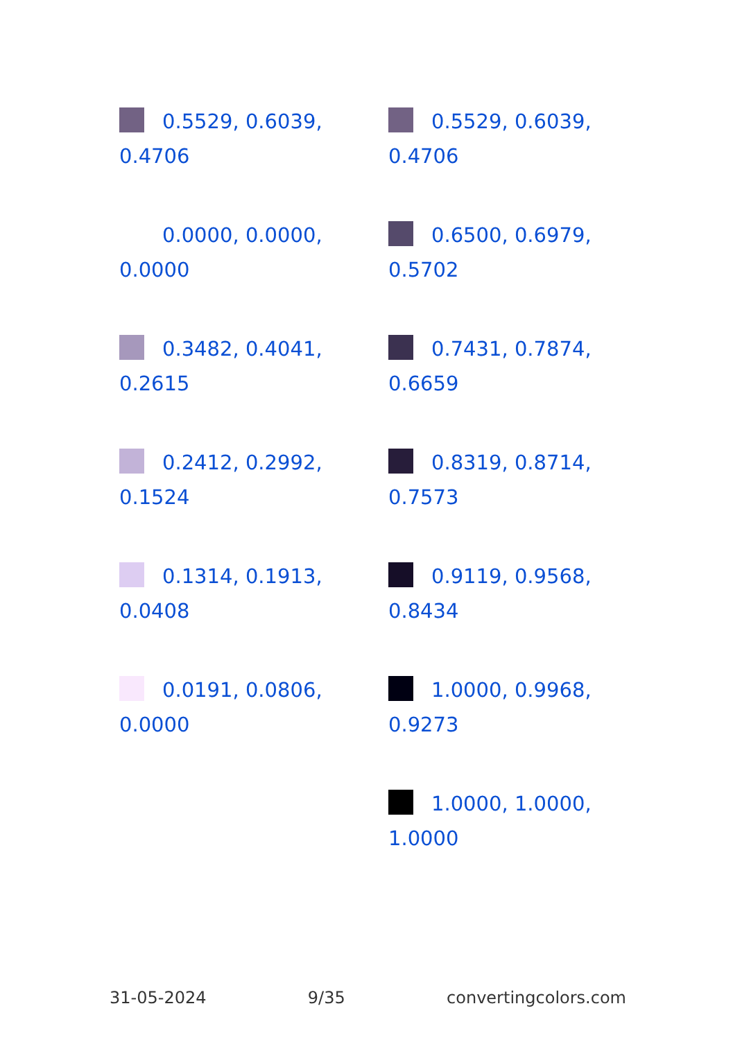0.5529, 0.6039, 0.4706
0.5529, 0.6039, 0.4706
0.0000, 0.0000, 0.0000
0.6500, 0.6979, 0.5702
0.3482, 0.4041, 0.2615
0.7431, 0.7874, 0.6659
0.2412, 0.2992, 0.1524
0.8319, 0.8714, 0.7573
0.1314, 0.1913, 0.0408
0.9119, 0.9568, 0.8434
0.0191, 0.0806, 0.0000
1.0000, 0.9968, 0.9273
1.0000, 1.0000, 1.0000
31-05-2024 9/35 convertingcolors.com